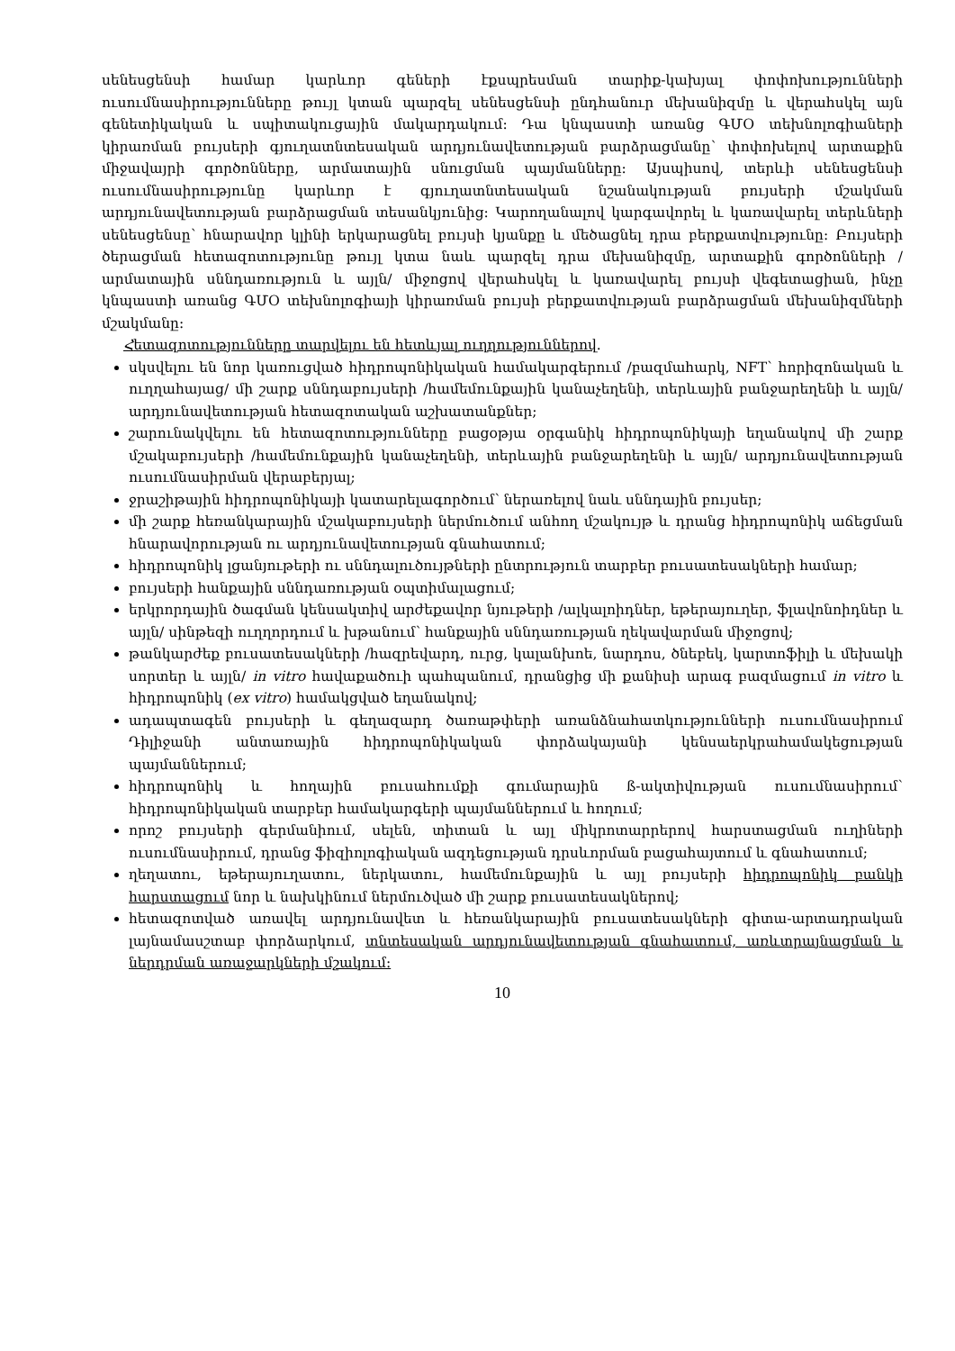սենեսցենսի համար կարևոր գեների էքսպրեսման տարիք-կախյալ փոփոխությունների ուսումնասիրությունները թույլ կտան պարզել սենեսցենսի ընդհանուր մեխանիզմը և վերահսկել այն գենետիկական և սպիտակուցային մակարդակում: Դա կնպաստի առանց ԳՄՕ տեխնոլոգիաների կիրառման բույսերի գյուղատնտեսական արդյունավետության բարձրացմանը՝ փոփոխելով արտաքին միջավայրի գործոնները, արմատային սնուցման պայմանները: Այսպիսով, տերևի սենեսցենսի ուսումնասիրությունը կարևոր է գյուղատնտեսական նշանակության բույսերի մշակման արդյունավետության բարձրացման տեսանկյունից: Կարողանալով կարգավորել և կառավարել տերևների սենեսցենսը՝ հնարավոր կլինի երկարացնել բույսի կյանքը և մեծացնել դրա բերքատվությունը: Բույսերի ծերացման հետազոտությունը թույլ կտա նաև պարզել դրա մեխանիզմը, արտաքին գործոնների /արմատային սննդառություն և այլն/ միջոցով վերահսկել և կառավարել բույսի վեգետացիան, ինչը կնպաստի առանց ԳՄՕ տեխնոլոգիայի կիրառման բույսի բերքատվության բարձրացման մեխանիզմների մշակմանը:
Հետազոտությունները տարվելու են հետևյալ ուղղություններով.
սկսվելու են նոր կառուցված հիդրոպոնիկական համակարգերում /բազմահարկ, NFT՝ հորիզոնական և ուղղահայաց/ մի շարք սննդաբույսերի /համեմունքային կանաչեղենի, տերևային բանջարեղենի և այլն/ արդյունավետության հետազոտական աշխատանքներ;
շարունակվելու են հետազոտությունները բացօթյա օրգանիկ հիդրոպոնիկայի եղանակով մի շարք մշակաբույսերի /համեմունքային կանաչեղենի, տերևային բանջարեղենի և այլն/ արդյունավետության ուսումնասիրման վերաբերյալ;
ջրաշիթային հիդրոպոնիկայի կատարելագործում՝ ներառելով նաև սննդային բույսեր;
մի շարք հեռանկարային մշակաբույսերի ներմուծում անհող մշակույթ և դրանց հիդրոպոնիկ աճեցման հնարավորության ու արդյունավետության գնահատում;
հիդրոպոնիկ լցանյութերի ու սննդալուծույթների ընտրություն տարբեր բուսատեսակների համար;
բույսերի հանքային սննդառության օպտիմալացում;
երկրորդային ծագման կենսակտիվ արժեքավոր նյութերի /ալկալոիդներ, եթերայուղեր, ֆլավոնոիդներ և այլն/ սինթեզի ուղղորդում և խթանում՝ հանքային սննդառության ղեկավարման միջոցով;
թանկարժեք բուսատեսակների /հազրեվարդ, ուրց, կալանխոե, նարդոս, ծնեբեկ, կարտոֆիլի և մեխակի սորտեր և այլն/ in vitro հավաքածուի պահպանում, դրանցից մի քանիսի արագ բազմացում in vitro և հիդրոպոնիկ (ex vitro) համակցված եղանակով;
ադապտագեն բույսերի և գեղազարդ ծառաթփերի առանձնահատկությունների ուսումնասիրում Դիլիջանի անտառային հիդրոպոնիկական փորձակայանի կենսաերկրահամակեցության պայմաններում;
հիդրոպոնիկ և հողային բուսահումքի գումարային ß-ակտիվության ուսումնասիրում՝ հիդրոպոնիկական տարբեր համակարգերի պայմաններում և հողում;
որոշ բույսերի գերմանիում, սելեն, տիտան և այլ միկրոտարրերով հարստացման ուղիների ուսումնասիրում, դրանց ֆիզիոլոգիական ազդեցության դրսևորման բացահայտում և գնահատում;
ղեղատու, եթերայուղատու, ներկատու, համեմունքային և այլ բույսերի հիդրոպոնիկ բանկի հարստացում նոր և նախկինում ներմուծված մի շարք բուսատեսակներով;
հետազոտված առավել արդյունավետ և հեռանկարային բուսատեսակների գիտա-արտադրական լայնամասշտաբ փորձարկում, տնտեսական արդյունավետության գնահատում, առևտրայնացման և ներդրման առաջարկների մշակում:
10